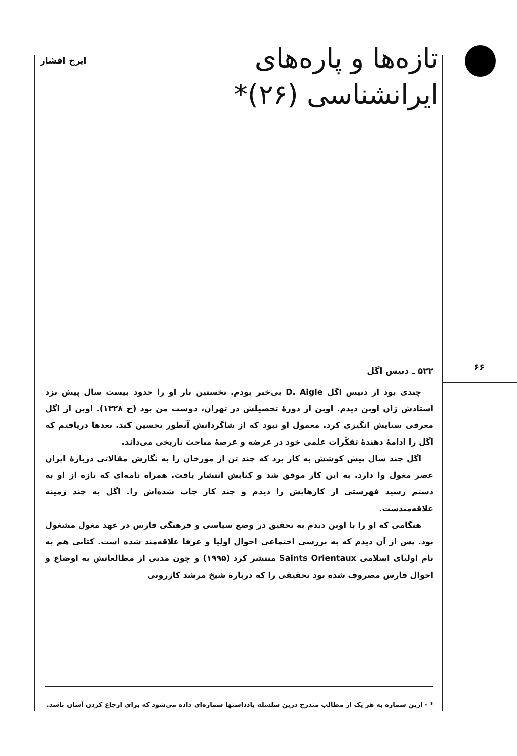تازه‌ها و پاره‌های
ایرانشناسی (۲۶)*
ایرج افشار
۶۶
۵۲۲ ـ دنیس اگل
چندی بود از دنیس اگل D. Aigle بی‌خبر بودم. نخستین بار او را حدود بیست سال پیش نزد استادش ژان اوبن دیدم. اوبن از دورهٔ تحصیلش در تهران، دوست من بود (ح ۱۳۲۸). اوبن از اگل معرفی ستایش انگیزی کرد. معمول او نبود که از شاگردانش آنطور تحسین کند. بعدها دریافتم که اگل را ادامهٔ دهندهٔ تفکّرات علمی خود در عرضه و عرصهٔ مباحث تاریخی می‌داند.
اگل چند سال پیش کوشش به کار برد که چند تن از مورخان را به نگارش مقالاتی دربارهٔ ایران عصر مغول وا دارد. به این کار موفق شد و کتابش انتشار یافت. همراه نامه‌ای که تازه از او به دستم رسید فهرستی از کارهایش را دیدم و چند کار چاپ شده‌اش را. اگل به چند زمینه علاقه‌مندست.
هنگامی که او را با اوبن دیدم به تحقیق در وضع سیاسی و فرهنگی فارس در عهد مغول مشغول بود. پس از آن دیدم که به بررسی اجتماعی احوال اولیا و عرفا علاقه‌مند شده است. کتابی هم به نام اولیای اسلامی Saints Orientaux منتشر کرد (۱۹۹۵) و چون مدتی از مطالعاتش به اوضاع و احوال فارس مصروف شده بود تحقیقی را که دربارهٔ شیخ مرشد کازرونی
* - ازین شماره به هر یک از مطالب مندرج درین سلسله یادداشتها شماره‌ای داده می‌شود که برای ارجاع کردن آسان باشد.